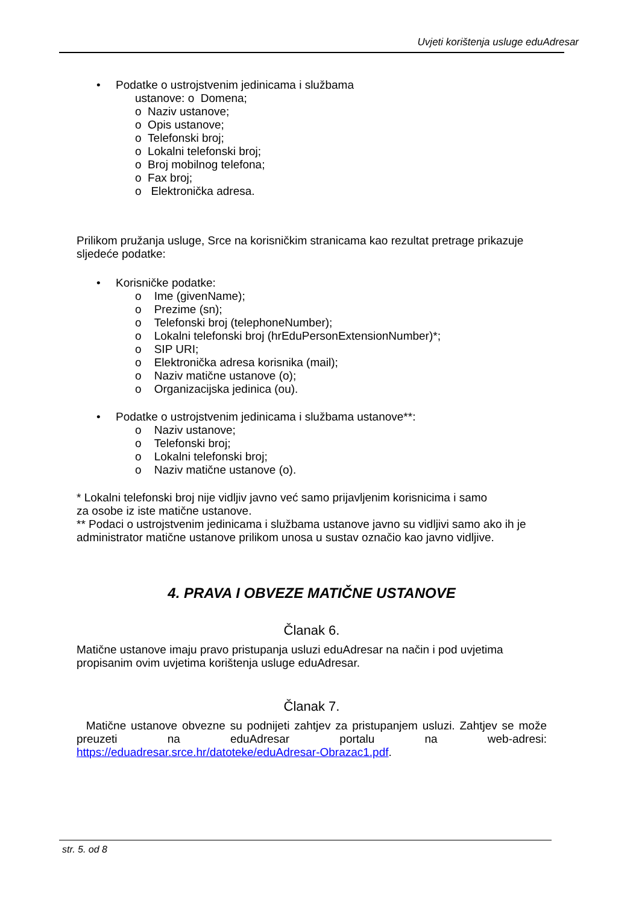Uvjeti korištenja usluge eduAdresar
• Podatke o ustrojstvenim jedinicama i službama
ustanove: o Domena;
o Naziv ustanove;
o Opis ustanove;
o Telefonski broj;
o Lokalni telefonski broj;
o Broj mobilnog telefona;
o Fax broj;
o Elektronička adresa.
Prilikom pružanja usluge, Srce na korisničkim stranicama kao rezultat pretrage prikazuje sljedeće podatke:
• Korisničke podatke:
o Ime (givenName);
o Prezime (sn);
o Telefonski broj (telephoneNumber);
o Lokalni telefonski broj (hrEduPersonExtensionNumber)*;
o SIP URI;
o Elektronička adresa korisnika (mail);
o Naziv matične ustanove (o);
o Organizacijska jedinica (ou).
• Podatke o ustrojstvenim jedinicama i službama ustanove**:
o Naziv ustanove;
o Telefonski broj;
o Lokalni telefonski broj;
o Naziv matične ustanove (o).
* Lokalni telefonski broj nije vidljiv javno već samo prijavljenim korisnicima i samo
za osobe iz iste matične ustanove.
** Podaci o ustrojstvenim jedinicama i službama ustanove javno su vidljivi samo ako ih je administrator matične ustanove prilikom unosa u sustav označio kao javno vidljive.
4. PRAVA I OBVEZE MATIČNE USTANOVE
Članak 6.
Matične ustanove imaju pravo pristupanja usluzi eduAdresar na način i pod uvjetima propisanim ovim uvjetima korištenja usluge eduAdresar.
Članak 7.
Matične ustanove obvezne su podnijeti zahtjev za pristupanjem usluzi. Zahtjev se može preuzeti na eduAdresar portalu na web-adresi:
https://eduadresar.srce.hr/datoteke/eduAdresar-Obrazac1.pdf.
str. 5. od 8